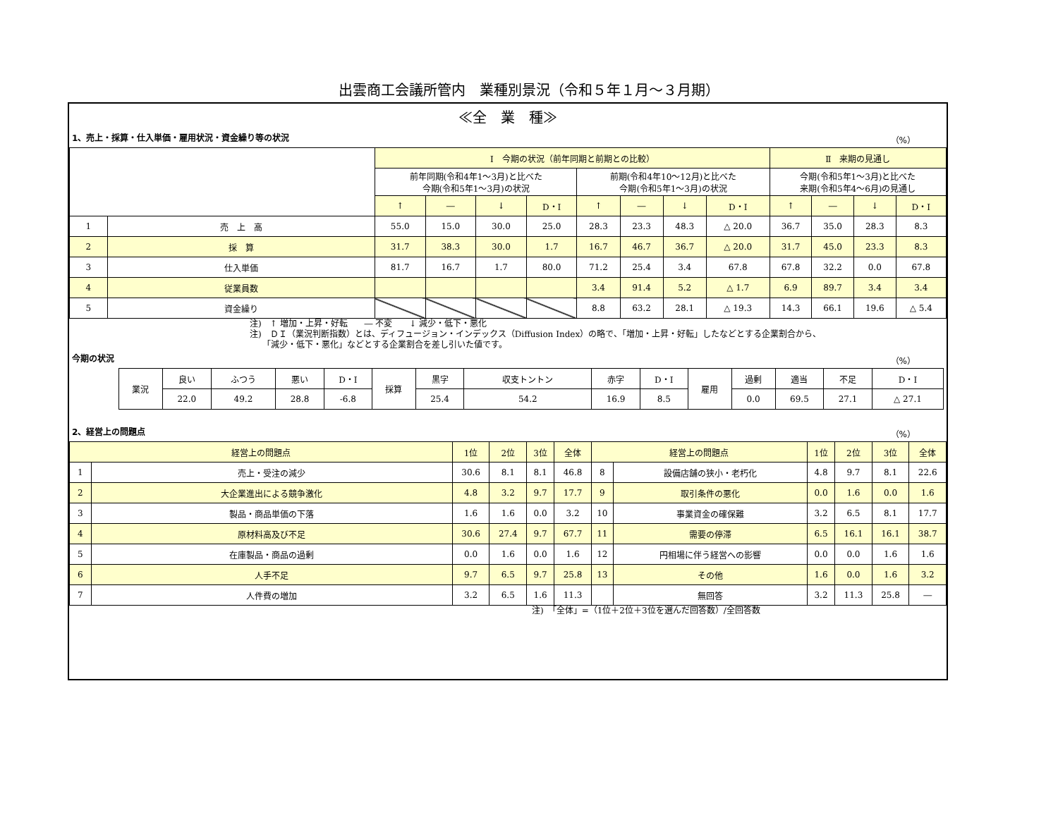出雲商工会議所管内　業種別景況（令和５年１月～３月期）
≪全　業　種≫
1、売上・採算・仕入単価・雇用状況・資金繰り等の状況 （%）
| | | Ⅰ 今期の状況（前年同期と前期との比較） | | | | | | | | Ⅱ 来期の見通し | | | |
| --- | --- | --- | --- | --- | --- | --- | --- | --- | --- | --- | --- | --- | --- |
| | | 前年同期(令和4年1～3月)と比べた 今期(令和5年1～3月)の状況 | | | | 前期(令和4年10～12月)と比べた 今期(令和5年1～3月)の状況 | | | | 今期(令和5年1～3月)と比べた 来期(令和5年4～6月)の見通し | | | |
| | | ↑ | ― | ↓ | D・I | ↑ | ― | ↓ | D・I | ↑ | ― | ↓ | D・I |
| 1 | 売 上 高 | 55.0 | 15.0 | 30.0 | 25.0 | 28.3 | 23.3 | 48.3 | △ 20.0 | 36.7 | 35.0 | 28.3 | 8.3 |
| 2 | 採 算 | 31.7 | 38.3 | 30.0 | 1.7 | 16.7 | 46.7 | 36.7 | △ 20.0 | 31.7 | 45.0 | 23.3 | 8.3 |
| 3 | 仕入単価 | 81.7 | 16.7 | 1.7 | 80.0 | 71.2 | 25.4 | 3.4 | 67.8 | 67.8 | 32.2 | 0.0 | 67.8 |
| 4 | 従業員数 | | | | | 3.4 | 91.4 | 5.2 | △ 1.7 | 6.9 | 89.7 | 3.4 | 3.4 |
| 5 | 資金繰り | | | | | 8.8 | 63.2 | 28.1 | △ 19.3 | 14.3 | 66.1 | 19.6 | △ 5.4 |
注)　↑ 増加・上昇・好転　　― 不変　　↓ 減少・低下・悪化
注)　ＤＩ（業況判断指数）とは、ディフュージョン・インデックス（Diffusion Index）の略で、「増加・上昇・好転」したなどとする企業割合から、
　　「減少・低下・悪化」などとする企業割合を差し引いた値です。
今期の状況 （%）
| 業況 | 良い | ふつう | 悪い | D・I | 採算 | 黒字 | 収支トントン | 赤字 | D・I | 雇用 | 過剰 | 適当 | 不足 | D・I |
| | 22.0 | 49.2 | 28.8 | -6.8 | | 25.4 | 54.2 | 16.9 | 8.5 | | 0.0 | 69.5 | 27.1 | △ 27.1 |
2、経営上の問題点 （%）
| 経営上の問題点 | | 1位 | 2位 | 3位 | 全体 | 経営上の問題点 | | 1位 | 2位 | 3位 | 全体 |
| --- | --- | --- | --- | --- | --- | --- | --- | --- | --- | --- | --- |
| 1 | 売上・受注の減少 | 30.6 | 8.1 | 8.1 | 46.8 | 8 | 設備店舗の狭小・老朽化 | 4.8 | 9.7 | 8.1 | 22.6 |
| 2 | 大企業進出による競争激化 | 4.8 | 3.2 | 9.7 | 17.7 | 9 | 取引条件の悪化 | 0.0 | 1.6 | 0.0 | 1.6 |
| 3 | 製品・商品単価の下落 | 1.6 | 1.6 | 0.0 | 3.2 | 10 | 事業資金の確保難 | 3.2 | 6.5 | 8.1 | 17.7 |
| 4 | 原材料高及び不足 | 30.6 | 27.4 | 9.7 | 67.7 | 11 | 需要の停滞 | 6.5 | 16.1 | 16.1 | 38.7 |
| 5 | 在庫製品・商品の過剰 | 0.0 | 1.6 | 0.0 | 1.6 | 12 | 円相場に伴う経営への影響 | 0.0 | 0.0 | 1.6 | 1.6 |
| 6 | 人手不足 | 9.7 | 6.5 | 9.7 | 25.8 | 13 | その他 | 1.6 | 0.0 | 1.6 | 3.2 |
| 7 | 人件費の増加 | 3.2 | 6.5 | 1.6 | 11.3 | | 無回答 | 3.2 | 11.3 | 25.8 | ― |
注)　「全体」=（1位＋2位＋3位を選んだ回答数）/全回答数